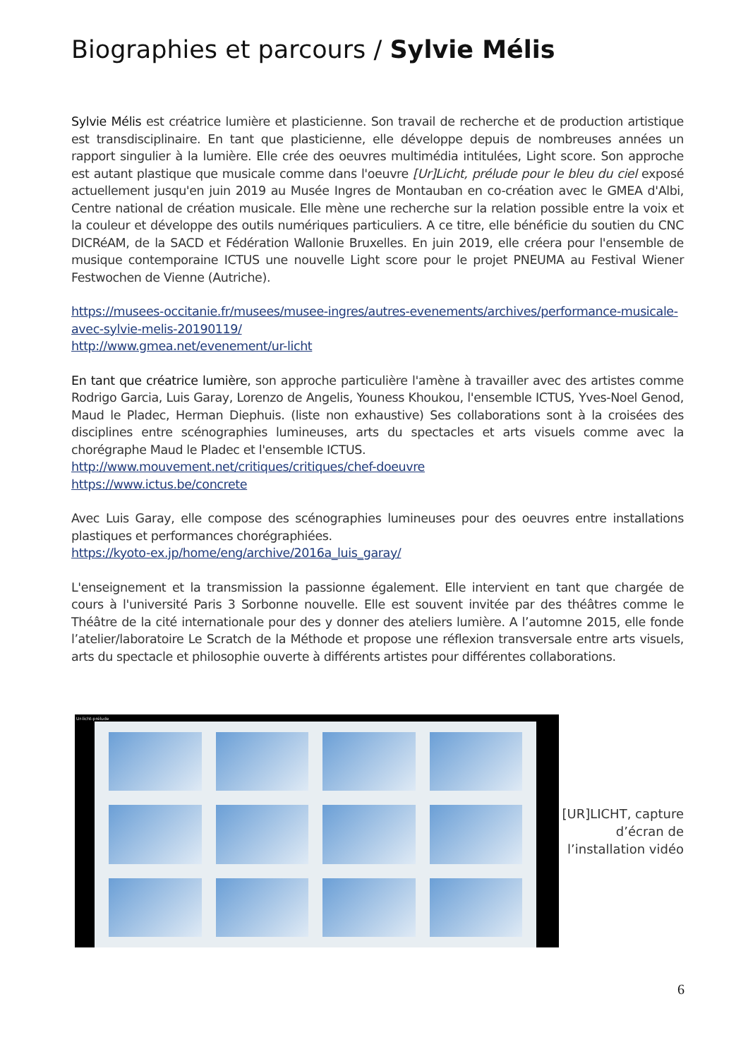Biographies et parcours / Sylvie Mélis
Sylvie Mélis est créatrice lumière et plasticienne. Son travail de recherche et de production artistique est transdisciplinaire. En tant que plasticienne, elle développe depuis de nombreuses années un rapport singulier à la lumière. Elle crée des oeuvres multimédia intitulées, Light score. Son approche est autant plastique que musicale comme dans l'oeuvre [Ur]Licht, prélude pour le bleu du ciel exposé actuellement jusqu'en juin 2019 au Musée Ingres de Montauban en co-création avec le GMEA d'Albi, Centre national de création musicale. Elle mène une recherche sur la relation possible entre la voix et la couleur et développe des outils numériques particuliers. A ce titre, elle bénéficie du soutien du CNC DICRéAM, de la SACD et Fédération Wallonie Bruxelles. En juin 2019, elle créera pour l'ensemble de musique contemporaine ICTUS une nouvelle Light score pour le projet PNEUMA au Festival Wiener Festwochen de Vienne (Autriche).
https://musees-occitanie.fr/musees/musee-ingres/autres-evenements/archives/performance-musicale-avec-sylvie-melis-20190119/
http://www.gmea.net/evenement/ur-licht
En tant que créatrice lumière, son approche particulière l'amène à travailler avec des artistes comme Rodrigo Garcia, Luis Garay, Lorenzo de Angelis, Youness Khoukou, l'ensemble ICTUS, Yves-Noel Genod, Maud le Pladec, Herman Diephuis. (liste non exhaustive) Ses collaborations sont à la croisées des disciplines entre scénographies lumineuses, arts du spectacles et arts visuels comme avec la chorégraphe Maud le Pladec et l'ensemble ICTUS.
http://www.mouvement.net/critiques/critiques/chef-doeuvre
https://www.ictus.be/concrete
Avec Luis Garay, elle compose des scénographies lumineuses pour des oeuvres entre installations plastiques et performances chorégraphiées.
https://kyoto-ex.jp/home/eng/archive/2016a_luis_garay/
L'enseignement et la transmission la passionne également. Elle intervient en tant que chargée de cours à l'université Paris 3 Sorbonne nouvelle. Elle est souvent invitée par des théâtres comme le Théâtre de la cité internationale pour des y donner des ateliers lumière. A l’automne 2015, elle fonde l’atelier/laboratoire Le Scratch de la Méthode et propose une réflexion transversale entre arts visuels, arts du spectacle et philosophie ouverte à différents artistes pour différentes collaborations.
Ur-licht-prélude
[UR]LICHT, capture d’écran de l’installation vidéo
6